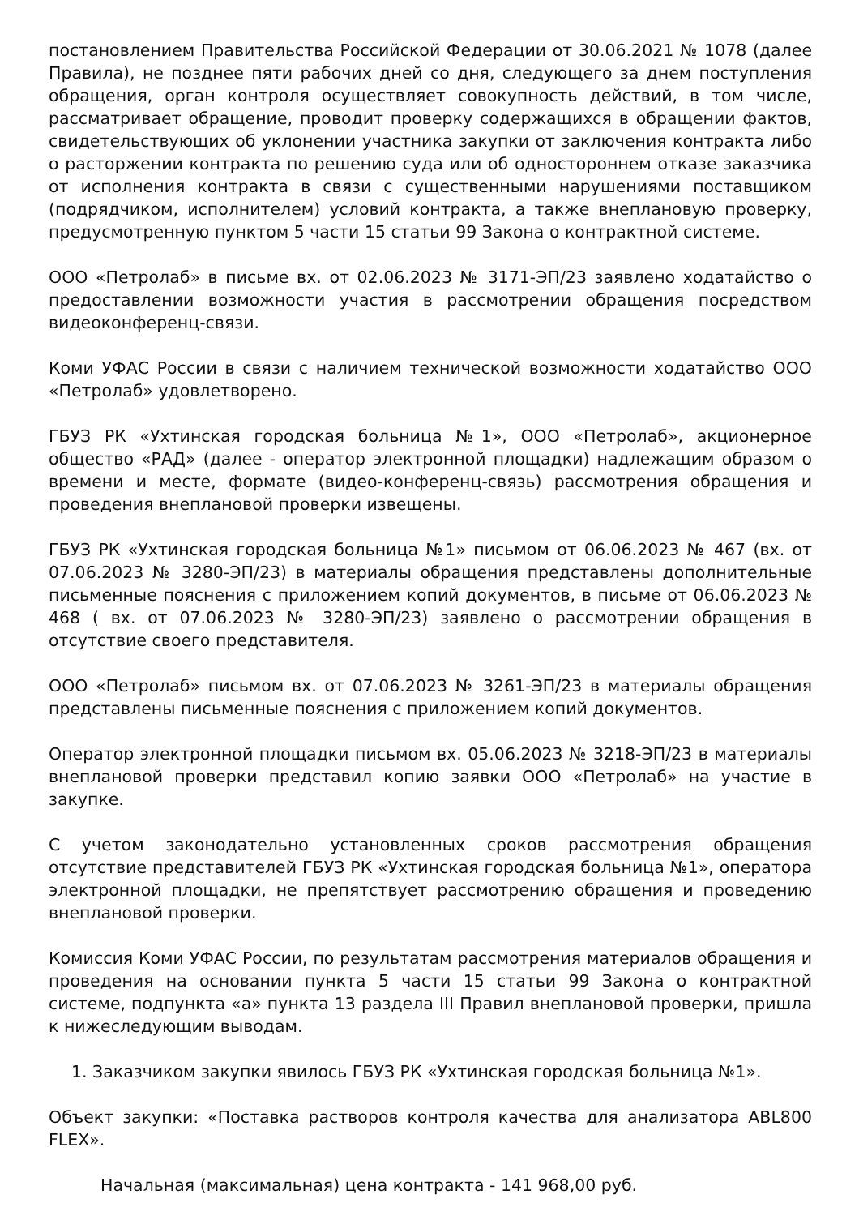постановлением Правительства Российской Федерации от 30.06.2021 № 1078 (далее Правила), не позднее пяти рабочих дней со дня, следующего за днем поступления обращения, орган контроля осуществляет совокупность действий, в том числе, рассматривает обращение, проводит проверку содержащихся в обращении фактов, свидетельствующих об уклонении участника закупки от заключения контракта либо о расторжении контракта по решению суда или об одностороннем отказе заказчика от исполнения контракта в связи с существенными нарушениями поставщиком (подрядчиком, исполнителем) условий контракта, а также внеплановую проверку, предусмотренную пунктом 5 части 15 статьи 99 Закона о контрактной системе.
ООО «Петролаб» в письме вх. от 02.06.2023 № 3171-ЭП/23 заявлено ходатайство о предоставлении возможности участия в рассмотрении обращения посредством видеоконференц-связи.
Коми УФАС России в связи с наличием технической возможности ходатайство ООО «Петролаб» удовлетворено.
ГБУЗ РК «Ухтинская городская больница №1», ООО «Петролаб», акционерное общество «РАД» (далее - оператор электронной площадки) надлежащим образом о времени и месте, формате (видео-конференц-связь) рассмотрения обращения и проведения внеплановой проверки извещены.
ГБУЗ РК «Ухтинская городская больница №1» письмом от 06.06.2023 № 467 (вх. от 07.06.2023 № 3280-ЭП/23) в материалы обращения представлены дополнительные письменные пояснения с приложением копий документов, в письме от 06.06.2023 № 468 ( вх. от 07.06.2023 № 3280-ЭП/23) заявлено о рассмотрении обращения в отсутствие своего представителя.
ООО «Петролаб» письмом вх. от 07.06.2023 № 3261-ЭП/23 в материалы обращения представлены письменные пояснения с приложением копий документов.
Оператор электронной площадки письмом вх. 05.06.2023 № 3218-ЭП/23 в материалы внеплановой проверки представил копию заявки ООО «Петролаб» на участие в закупке.
С учетом законодательно установленных сроков рассмотрения обращения отсутствие представителей ГБУЗ РК «Ухтинская городская больница №1», оператора электронной площадки, не препятствует рассмотрению обращения и проведению внеплановой проверки.
Комиссия Коми УФАС России, по результатам рассмотрения материалов обращения и проведения на основании пункта 5 части 15 статьи 99 Закона о контрактной системе, подпункта «а» пункта 13 раздела III Правил внеплановой проверки, пришла к нижеследующим выводам.
1. Заказчиком закупки явилось ГБУЗ РК «Ухтинская городская больница №1».
Объект закупки: «Поставка растворов контроля качества для анализатора ABL800 FLEX».
Начальная (максимальная) цена контракта - 141 968,00 руб.